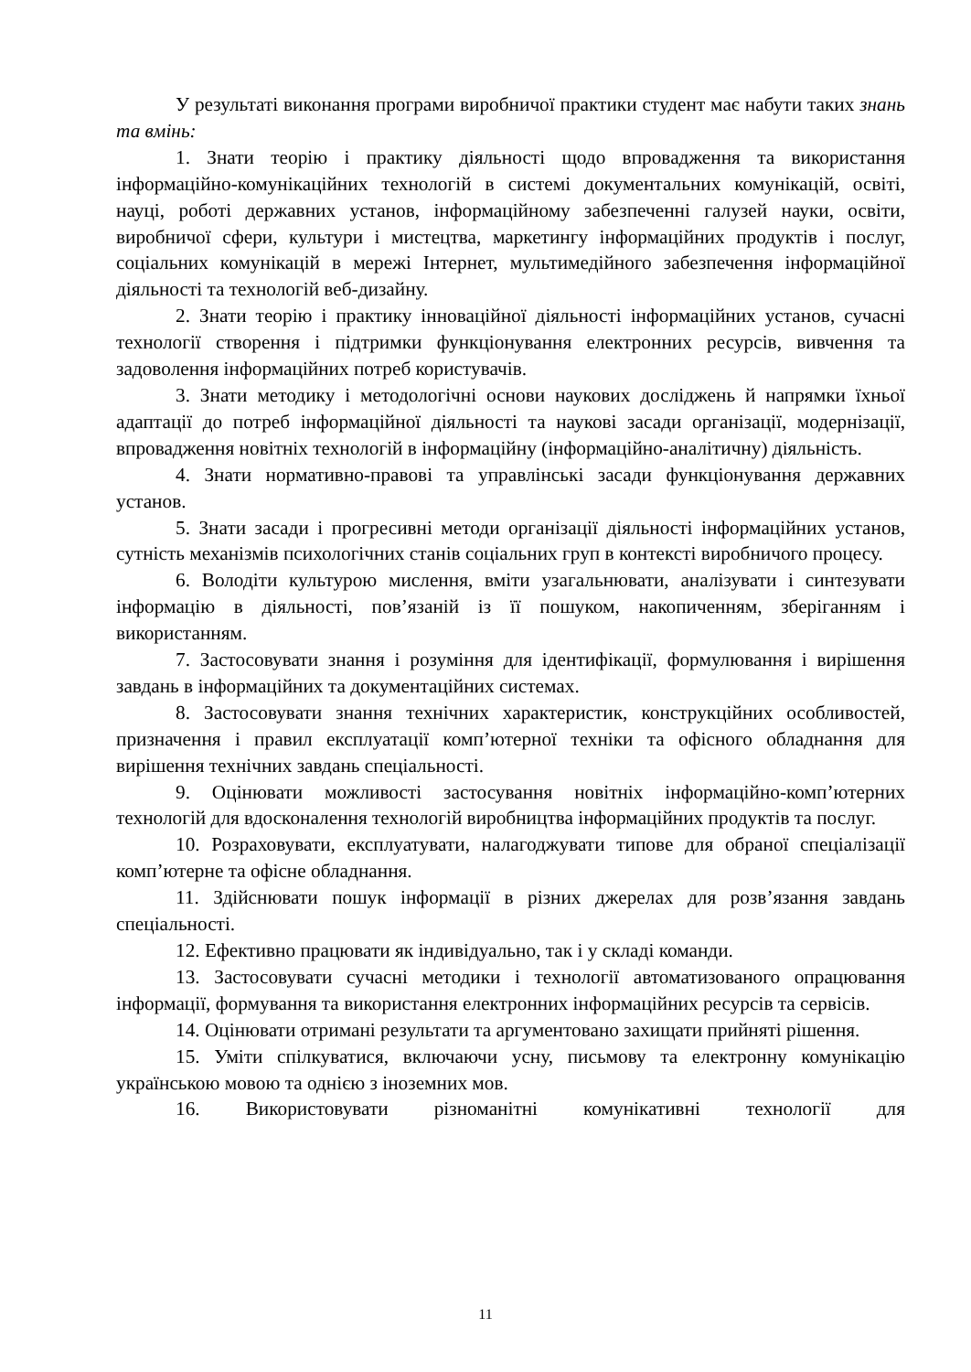У результаті виконання програми виробничої практики студент має набути таких знань та вмінь:
1. Знати теорію і практику діяльності щодо впровадження та використання інформаційно-комунікаційних технологій в системі документальних комунікацій, освіті, науці, роботі державних установ, інформаційному забезпеченні галузей науки, освіти, виробничої сфери, культури і мистецтва, маркетингу інформаційних продуктів і послуг, соціальних комунікацій в мережі Інтернет, мультимедійного забезпечення інформаційної діяльності та технологій веб-дизайну.
2. Знати теорію і практику інноваційної діяльності інформаційних установ, сучасні технології створення і підтримки функціонування електронних ресурсів, вивчення та задоволення інформаційних потреб користувачів.
3. Знати методику і методологічні основи наукових досліджень й напрямки їхньої адаптації до потреб інформаційної діяльності та наукові засади організації, модернізації, впровадження новітніх технологій в інформаційну (інформаційно-аналітичну) діяльність.
4. Знати нормативно-правові та управлінські засади функціонування державних установ.
5. Знати засади і прогресивні методи організації діяльності інформаційних установ, сутність механізмів психологічних станів соціальних груп в контексті виробничого процесу.
6. Володіти культурою мислення, вміти узагальнювати, аналізувати і синтезувати інформацію в діяльності, пов’язаній із її пошуком, накопиченням, зберіганням і використанням.
7. Застосовувати знання і розуміння для ідентифікації, формулювання і вирішення завдань в інформаційних та документаційних системах.
8. Застосовувати знання технічних характеристик, конструкційних особливостей, призначення і правил експлуатації комп’ютерної техніки та офісного обладнання для вирішення технічних завдань спеціальності.
9. Оцінювати можливості застосування новітніх інформаційно-комп’ютерних технологій для вдосконалення технологій виробництва інформаційних продуктів та послуг.
10. Розраховувати, експлуатувати, налагоджувати типове для обраної спеціалізації комп’ютерне та офісне обладнання.
11. Здійснювати пошук інформації в різних джерелах для розв’язання завдань спеціальності.
12. Ефективно працювати як індивідуально, так і у складі команди.
13. Застосовувати сучасні методики і технології автоматизованого опрацювання інформації, формування та використання електронних інформаційних ресурсів та сервісів.
14. Оцінювати отримані результати та аргументовано захищати прийняті рішення.
15. Уміти спілкуватися, включаючи усну, письмову та електронну комунікацію українською мовою та однією з іноземних мов.
16. Використовувати різноманітні комунікативні технології для
11